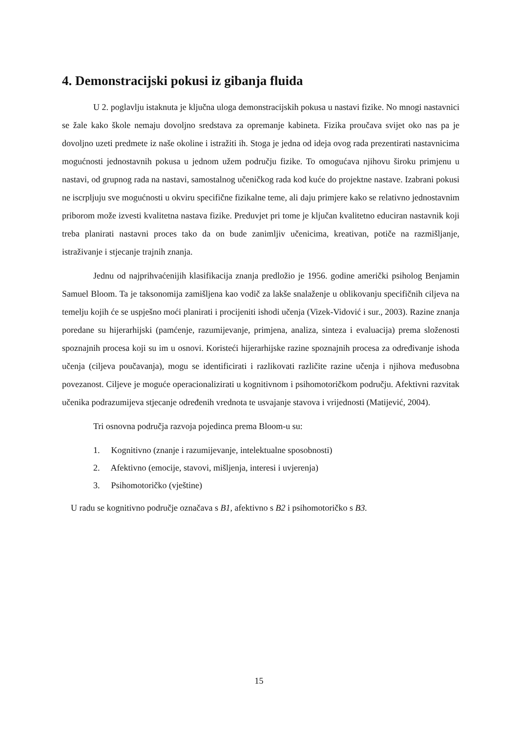4. Demonstracijski pokusi iz gibanja fluida
U 2. poglavlju istaknuta je ključna uloga demonstracijskih pokusa u nastavi fizike. No mnogi nastavnici se žale kako škole nemaju dovoljno sredstava za opremanje kabineta. Fizika proučava svijet oko nas pa je dovoljno uzeti predmete iz naše okoline i istražiti ih. Stoga je jedna od ideja ovog rada prezentirati nastavnicima mogućnosti jednostavnih pokusa u jednom užem području fizike. To omogućava njihovu široku primjenu u nastavi, od grupnog rada na nastavi, samostalnog učeničkog rada kod kuće do projektne nastave. Izabrani pokusi ne iscrpljuju sve mogućnosti u okviru specifične fizikalne teme, ali daju primjere kako se relativno jednostavnim priborom može izvesti kvalitetna nastava fizike. Preduvjet pri tome je ključan kvalitetno educiran nastavnik koji treba planirati nastavni proces tako da on bude zanimljiv učenicima, kreativan, potiče na razmišljanje, istraživanje i stjecanje trajnih znanja.
Jednu od najprihvaćenijih klasifikacija znanja predložio je 1956. godine američki psiholog Benjamin Samuel Bloom. Ta je taksonomija zamišljena kao vodič za lakše snalaženje u oblikovanju specifičnih ciljeva na temelju kojih će se uspješno moći planirati i procijeniti ishodi učenja (Vizek-Vidović i sur., 2003). Razine znanja poredane su hijerarhijski (pamćenje, razumijevanje, primjena, analiza, sinteza i evaluacija) prema složenosti spoznajnih procesa koji su im u osnovi. Koristeći hijerarhijske razine spoznajnih procesa za određivanje ishoda učenja (ciljeva poučavanja), mogu se identificirati i razlikovati različite razine učenja i njihova međusobna povezanost. Ciljeve je moguće operacionalizirati u kognitivnom i psihomotoričkom području. Afektivni razvitak učenika podrazumijeva stjecanje određenih vrednota te usvajanje stavova i vrijednosti (Matijević, 2004).
Tri osnovna područja razvoja pojedinca prema Bloom-u su:
1. Kognitivno (znanje i razumijevanje, intelektualne sposobnosti)
2. Afektivno (emocije, stavovi, mišljenja, interesi i uvjerenja)
3. Psihomotoričko (vještine)
U radu se kognitivno područje označava s B1, afektivno s B2 i psihomotoričko s B3.
15